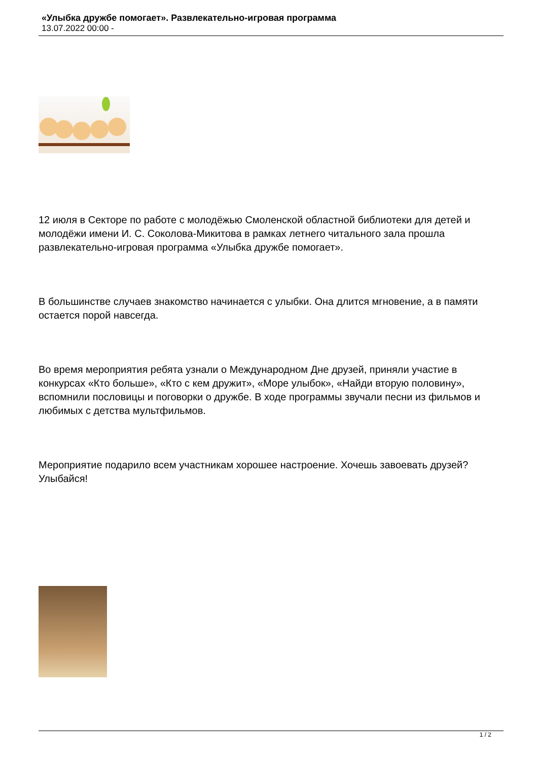«Улыбка дружбе помогает». Развлекательно-игровая программа
13.07.2022 00:00 -
12 июля в Секторе по работе с молодёжью Смоленской областной библиотеки для детей и молодёжи имени И. С. Соколова-Микитова в рамках летнего читального зала прошла развлекательно-игровая программа «Улыбка дружбе помогает».
В большинстве случаев знакомство начинается с улыбки. Она длится мгновение, а в памяти остается порой навсегда.
Во время мероприятия ребята узнали о Международном Дне друзей, приняли участие в конкурсах «Кто больше», «Кто с кем дружит», «Море улыбок», «Найди вторую половину», вспомнили пословицы и поговорки о дружбе. В ходе программы звучали песни из фильмов и любимых с детства мультфильмов.
Мероприятие подарило всем участникам хорошее настроение. Хочешь завоевать друзей? Улыбайся!
1 / 2